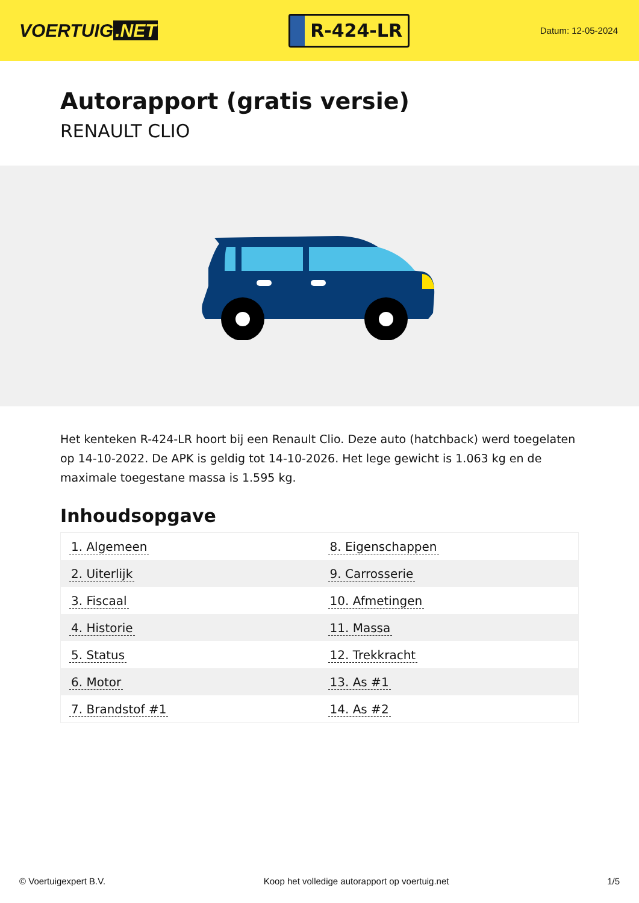VOERTUIG.NET
R-424-LR
Datum: 12-05-2024
Autorapport (gratis versie)
RENAULT CLIO
Het kenteken R-424-LR hoort bij een Renault Clio. Deze auto (hatchback) werd toegelaten op 14-10-2022. De APK is geldig tot 14-10-2026. Het lege gewicht is 1.063 kg en de maximale toegestane massa is 1.595 kg.
Inhoudsopgave
| 1. Algemeen | 8. Eigenschappen |
| 2. Uiterlijk | 9. Carrosserie |
| 3. Fiscaal | 10. Afmetingen |
| 4. Historie | 11. Massa |
| 5. Status | 12. Trekkracht |
| 6. Motor | 13. As #1 |
| 7. Brandstof #1 | 14. As #2 |
© Voertuigexpert B.V. Koop het volledige autorapport op voertuig.net 1/5